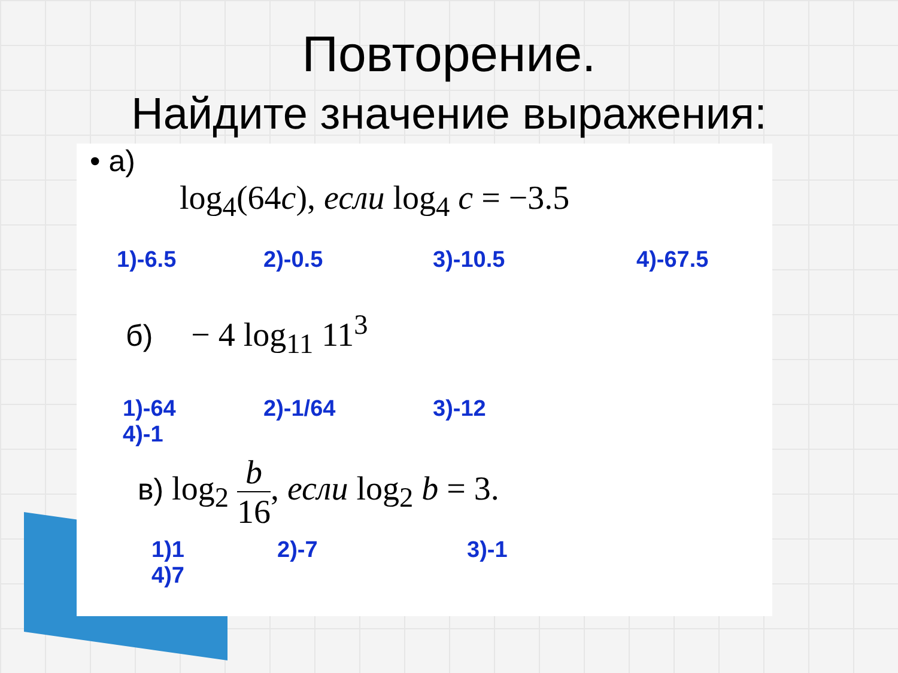Повторение.
Найдите значение выражения:
• а)
log<sub>4</sub>(64c), если log<sub>4</sub> c = −3.5
1)-6.5 2)-0.5 3)-10.5 4)-67.5
б) − 4 log<sub>11</sub> 11<sup>3</sup>
1)-64 2)-1/64 3)-12
4)-1
в) log<sub>2</sub> b 16, если log<sub>2</sub> b = 3.
1)1 2)-7 3)-1
4)7